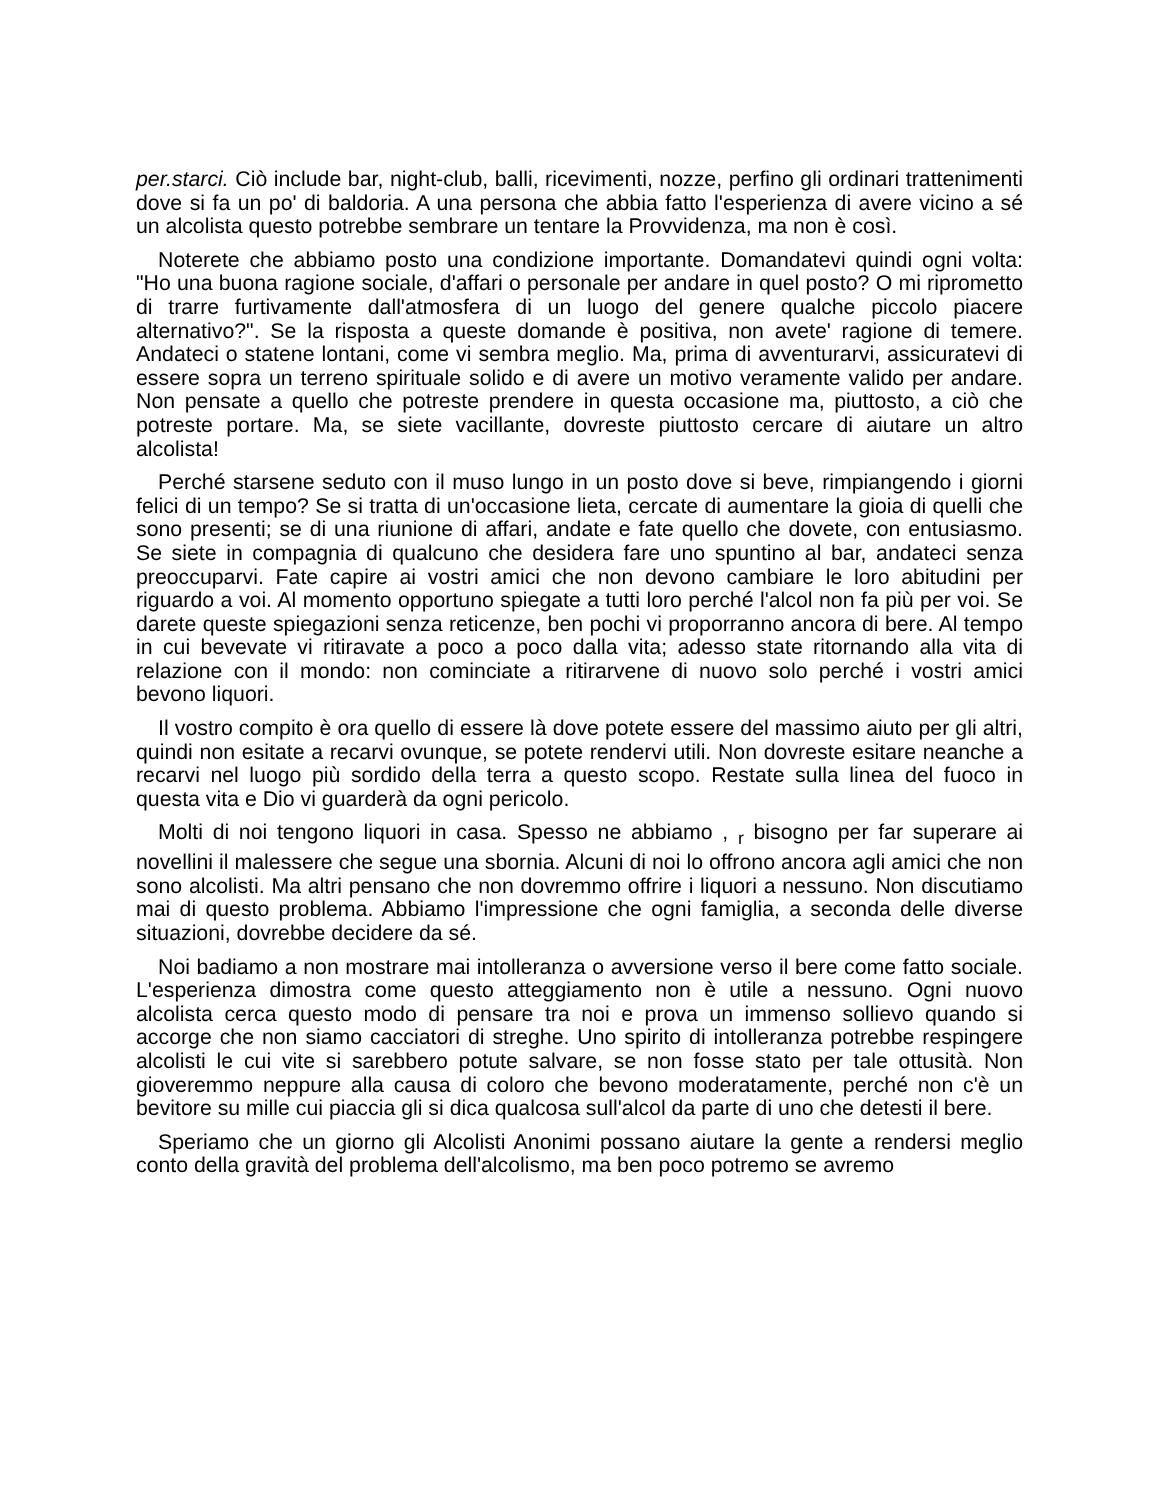per.starci. Ciò include bar, night-club, balli, ricevimenti, nozze, perfino gli ordinari trattenimenti dove si fa un po' di baldoria. A una persona che abbia fatto l'esperienza di avere vicino a sé un alcolista questo potrebbe sembrare un tentare la Provvidenza, ma non è così.
Noterete che abbiamo posto una condizione importante. Domandatevi quindi ogni volta: "Ho una buona ragione sociale, d'affari o personale per andare in quel posto? O mi riprometto di trarre furtivamente dall'atmosfera di un luogo del genere qualche piccolo piacere alternativo?". Se la risposta a queste domande è positiva, non avete' ragione di temere. Andateci o statene lontani, come vi sembra meglio. Ma, prima di avventurarvi, assicuratevi di essere sopra un terreno spirituale solido e di avere un motivo veramente valido per andare. Non pensate a quello che potreste prendere in questa occasione ma, piuttosto, a ciò che potreste portare. Ma, se siete vacillante, dovreste piuttosto cercare di aiutare un altro alcolista!
Perché starsene seduto con il muso lungo in un posto dove si beve, rimpiangendo i giorni felici di un tempo? Se si tratta di un'occasione lieta, cercate di aumentare la gioia di quelli che sono presenti; se di una riunione di affari, andate e fate quello che dovete, con entusiasmo. Se siete in compagnia di qualcuno che desidera fare uno spuntino al bar, andateci senza preoccuparvi. Fate capire ai vostri amici che non devono cambiare le loro abitudini per riguardo a voi. Al momento opportuno spiegate a tutti loro perché l'alcol non fa più per voi. Se darete queste spiegazioni senza reticenze, ben pochi vi proporranno ancora di bere. Al tempo in cui bevevate vi ritiravate a poco a poco dalla vita; adesso state ritornando alla vita di relazione con il mondo: non cominciate a ritirarvene di nuovo solo perché i vostri amici bevono liquori.
Il vostro compito è ora quello di essere là dove potete essere del massimo aiuto per gli altri, quindi non esitate a recarvi ovunque, se potete rendervi utili. Non dovreste esitare neanche a recarvi nel luogo più sordido della terra a questo scopo. Restate sulla linea del fuoco in questa vita e Dio vi guarderà da ogni pericolo.
Molti di noi tengono liquori in casa. Spesso ne abbiamo , <sub>r</sub> bisogno per far superare ai novellini il malessere che segue una sbornia. Alcuni di noi lo offrono ancora agli amici che non sono alcolisti. Ma altri pensano che non dovremmo offrire i liquori a nessuno. Non discutiamo mai di questo problema. Abbiamo l'impressione che ogni famiglia, a seconda delle diverse situazioni, dovrebbe decidere da sé.
Noi badiamo a non mostrare mai intolleranza o avversione verso il bere come fatto sociale. L'esperienza dimostra come questo atteggiamento non è utile a nessuno. Ogni nuovo alcolista cerca questo modo di pensare tra noi e prova un immenso sollievo quando si accorge che non siamo cacciatori di streghe. Uno spirito di intolleranza potrebbe respingere alcolisti le cui vite si sarebbero potute salvare, se non fosse stato per tale ottusità. Non gioveremmo neppure alla causa di coloro che bevono moderatamente, perché non c'è un bevitore su mille cui piaccia gli si dica qualcosa sull'alcol da parte di uno che detesti il bere.
Speriamo che un giorno gli Alcolisti Anonimi possano aiutare la gente a rendersi meglio conto della gravità del problema dell'alcolismo, ma ben poco potremo se avremo